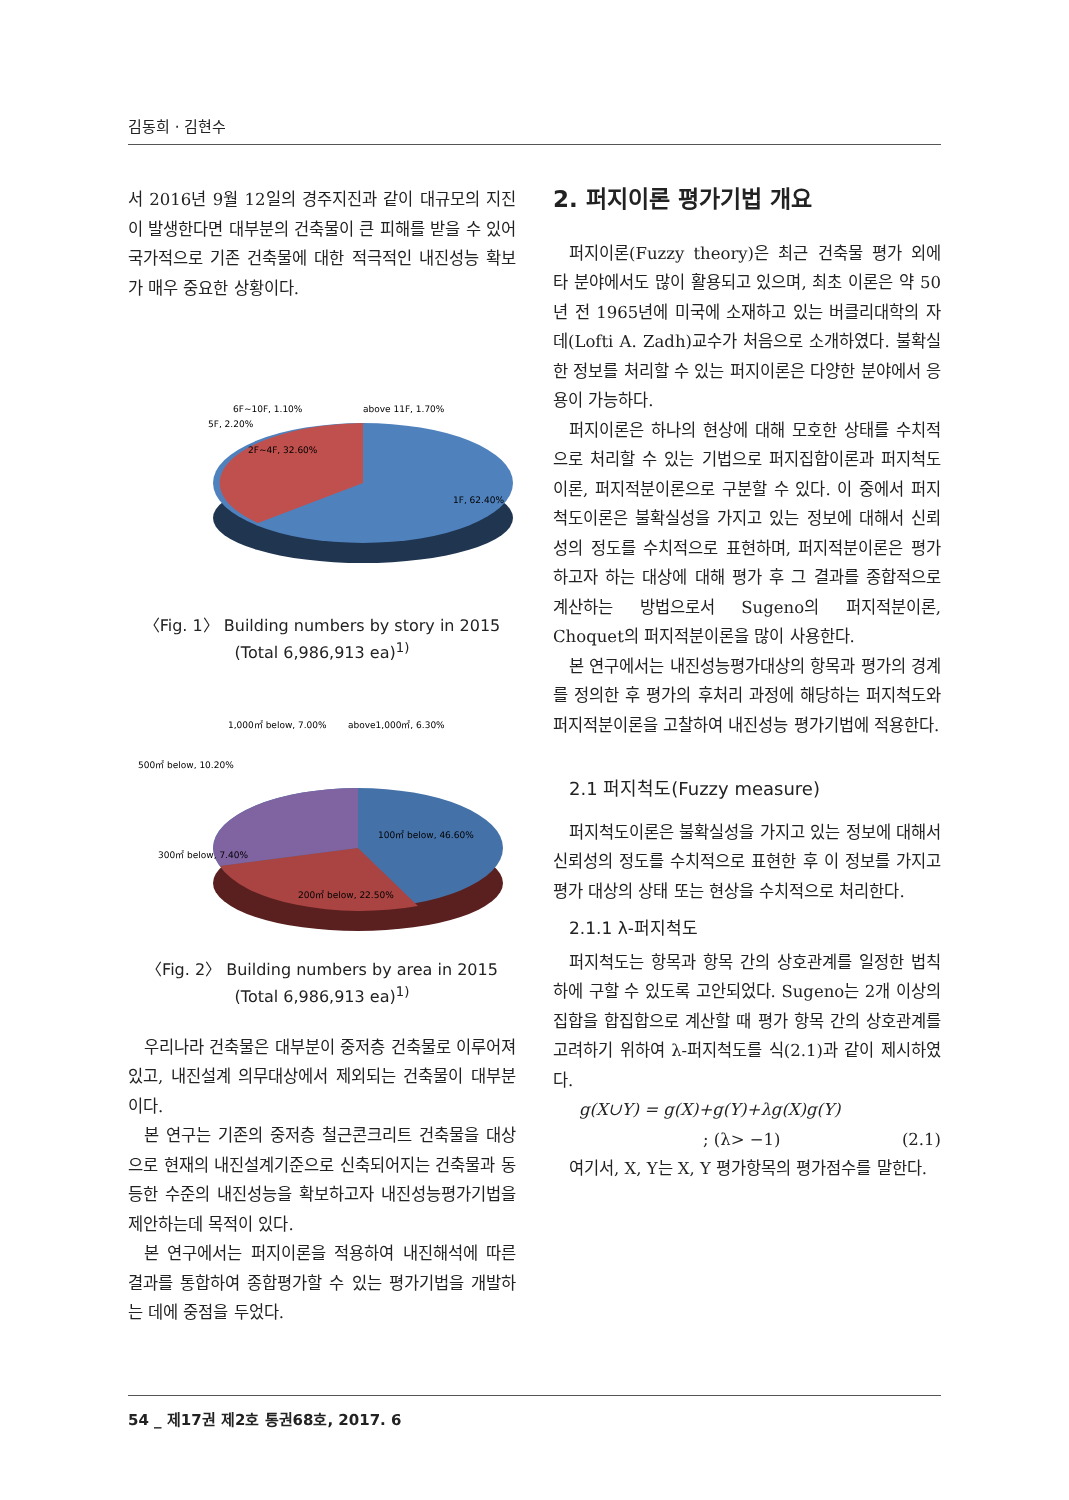김동희 · 김현수
서 2016년 9월 12일의 경주지진과 같이 대규모의 지진이 발생한다면 대부분의 건축물이 큰 피해를 받을 수 있어 국가적으로 기존 건축물에 대한 적극적인 내진성능 확보가 매우 중요한 상황이다.
6F~10F, 1.10%
above 11F, 1.70%
5F, 2.20%
2F~4F, 32.60%
1F, 62.40%
〈Fig. 1〉 Building numbers by story in 2015
(Total 6,986,913 ea)<sup>1)</sup>
1,000㎡ below, 7.00%
above1,000㎡, 6.30%
500㎡ below, 10.20%
300㎡ below, 7.40%
100㎡ below, 46.60%
200㎡ below, 22.50%
〈Fig. 2〉 Building numbers by area in 2015
(Total 6,986,913 ea)<sup>1)</sup>
우리나라 건축물은 대부분이 중저층 건축물로 이루어져 있고, 내진설계 의무대상에서 제외되는 건축물이 대부분이다.
본 연구는 기존의 중저층 철근콘크리트 건축물을 대상으로 현재의 내진설계기준으로 신축되어지는 건축물과 동등한 수준의 내진성능을 확보하고자 내진성능평가기법을 제안하는데 목적이 있다.
본 연구에서는 퍼지이론을 적용하여 내진해석에 따른 결과를 통합하여 종합평가할 수 있는 평가기법을 개발하는 데에 중점을 두었다.
2. 퍼지이론 평가기법 개요
퍼지이론(Fuzzy theory)은 최근 건축물 평가 외에 타 분야에서도 많이 활용되고 있으며, 최초 이론은 약 50년 전 1965년에 미국에 소재하고 있는 버클리대학의 자데(Lofti A. Zadh)교수가 처음으로 소개하였다. 불확실한 정보를 처리할 수 있는 퍼지이론은 다양한 분야에서 응용이 가능하다.
퍼지이론은 하나의 현상에 대해 모호한 상태를 수치적으로 처리할 수 있는 기법으로 퍼지집합이론과 퍼지척도이론, 퍼지적분이론으로 구분할 수 있다. 이 중에서 퍼지척도이론은 불확실성을 가지고 있는 정보에 대해서 신뢰성의 정도를 수치적으로 표현하며, 퍼지적분이론은 평가하고자 하는 대상에 대해 평가 후 그 결과를 종합적으로 계산하는 방법으로서 Sugeno의 퍼지적분이론, Choquet의 퍼지적분이론을 많이 사용한다.
본 연구에서는 내진성능평가대상의 항목과 평가의 경계를 정의한 후 평가의 후처리 과정에 해당하는 퍼지척도와 퍼지적분이론을 고찰하여 내진성능 평가기법에 적용한다.
2.1 퍼지척도(Fuzzy measure)
퍼지척도이론은 불확실성을 가지고 있는 정보에 대해서 신뢰성의 정도를 수치적으로 표현한 후 이 정보를 가지고 평가 대상의 상태 또는 현상을 수치적으로 처리한다.
2.1.1 λ-퍼지척도
퍼지척도는 항목과 항목 간의 상호관계를 일정한 법칙 하에 구할 수 있도록 고안되었다. Sugeno는 2개 이상의 집합을 합집합으로 계산할 때 평가 항목 간의 상호관계를 고려하기 위하여 λ-퍼지척도를 식(2.1)과 같이 제시하였다.
g(X∪Y) = g(X)+g(Y)+λg(X)g(Y)
; (λ> −1) (2.1)
여기서, X, Y는 X, Y 평가항목의 평가점수를 말한다.
54 _ 제17권 제2호 통권68호, 2017. 6